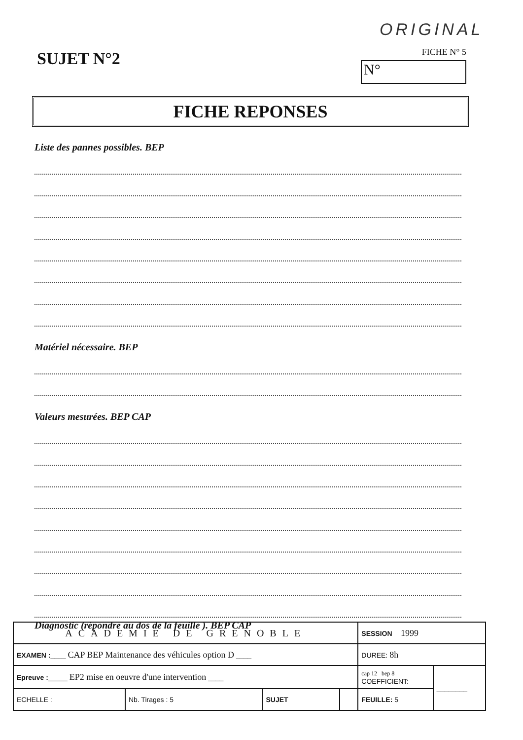ORIGINAL
SUJET N°2
FICHE N° 5
N°
FICHE REPONSES
Liste des pannes possibles. BEP
Matériel nécessaire. BEP
Valeurs mesurées. BEP CAP
Diagnostic (répondre au dos de la feuille ). BEP CAP
| ACADEMIE DE GRENOBLE | | | | SESSION 1999 | |
| EXAMEN : ____ CAP BEP Maintenance des véhicules option D ____ | | | | DUREE: 8h | |
| Epreuve : _____ EP2 mise en oeuvre d'une intervention ____ | | | | cap 12 bep 8 COEFFICIENT: | ________ |
| ECHELLE : | Nb. Tirages : 5 | SUJET | | FEUILLE: 5 | |